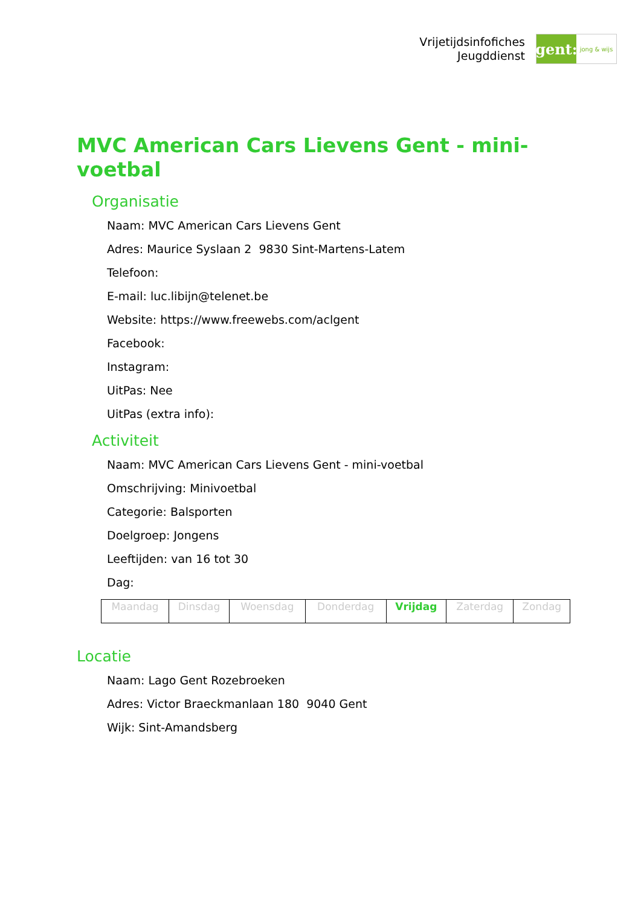Vrijetijdsinfofiches
Jeugddienst
gent:
jong & wijs
MVC American Cars Lievens Gent - mini-voetbal
Organisatie
Naam: MVC American Cars Lievens Gent
Adres: Maurice Syslaan 2 9830 Sint-Martens-Latem
Telefoon:
E-mail: luc.libijn@telenet.be
Website: https://www.freewebs.com/aclgent
Facebook:
Instagram:
UitPas: Nee
UitPas (extra info):
Activiteit
Naam: MVC American Cars Lievens Gent - mini-voetbal
Omschrijving: Minivoetbal
Categorie: Balsporten
Doelgroep: Jongens
Leeftijden: van 16 tot 30
Dag:
| Maandag | Dinsdag | Woensdag | Donderdag | Vrijdag | Zaterdag | Zondag |
Locatie
Naam: Lago Gent Rozebroeken
Adres: Victor Braeckmanlaan 180 9040 Gent
Wijk: Sint-Amandsberg